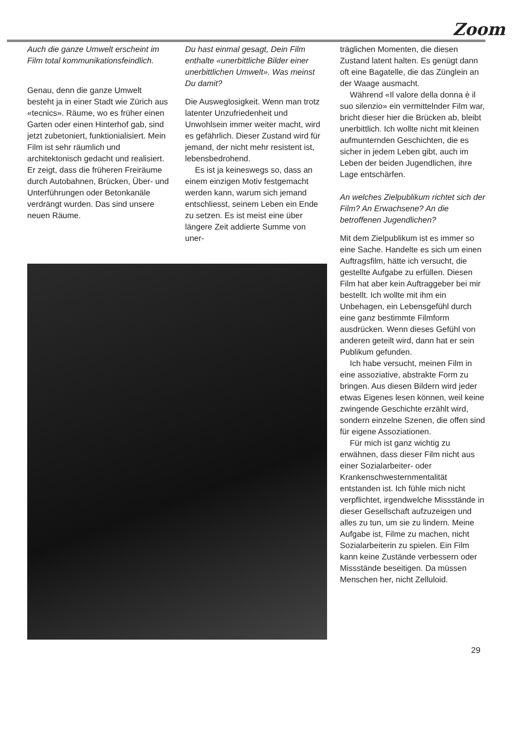Zoom
Auch die ganze Umwelt erscheint im Film total kommunikationsfeindlich.
Genau, denn die ganze Umwelt besteht ja in einer Stadt wie Zürich aus «tecnics». Räume, wo es früher einen Garten oder einen Hinterhof gab, sind jetzt zubetoniert, funktionialisiert. Mein Film ist sehr räumlich und architektonisch gedacht und realisiert. Er zeigt, dass die früheren Freiräume durch Autobahnen, Brücken, Über- und Unterführungen oder Betonkanäle verdrängt wurden. Das sind unsere neuen Räume.
Du hast einmal gesagt, Dein Film enthalte «unerbittliche Bilder einer unerbittlichen Umwelt». Was meinst Du damit?
Die Ausweglosigkeit. Wenn man trotz latenter Unzufriedenheit und Unwohlsein immer weiter macht, wird es gefährlich. Dieser Zustand wird für jemand, der nicht mehr resistent ist, lebensbedrohend.
Es ist ja keineswegs so, dass an einem einzigen Motiv festgemacht werden kann, warum sich jemand entschliesst, seinem Leben ein Ende zu setzen. Es ist meist eine über längere Zeit addierte Summe von uner-
träglichen Momenten, die diesen Zustand latent halten. Es genügt dann oft eine Bagatelle, die das Zünglein an der Waage ausmacht.
Während «Il valore della donna è il suo silenzio» ein vermittelnder Film war, bricht dieser hier die Brücken ab, bleibt unerbittlich. Ich wollte nicht mit kleinen aufmunternden Geschichten, die es sicher in jedem Leben gibt, auch im Leben der beiden Jugendlichen, ihre Lage entschärfen.
An welches Zielpublikum richtet sich der Film? An Erwachsene? An die betroffenen Jugendlichen?
Mit dem Zielpublikum ist es immer so eine Sache. Handelte es sich um einen Auftragsfilm, hätte ich versucht, die gestellte Aufgabe zu erfüllen. Diesen Film hat aber kein Auftraggeber bei mir bestellt. Ich wollte mit ihm ein Unbehagen, ein Lebensgefühl durch eine ganz bestimmte Filmform ausdrücken. Wenn dieses Gefühl von anderen geteilt wird, dann hat er sein Publikum gefunden.
Ich habe versucht, meinen Film in eine assoziative, abstrakte Form zu bringen. Aus diesen Bildern wird jeder etwas Eigenes lesen können, weil keine zwingende Geschichte erzählt wird, sondern einzelne Szenen, die offen sind für eigene Assoziationen.
Für mich ist ganz wichtig zu erwähnen, dass dieser Film nicht aus einer Sozialarbeiter- oder Krankenschwesternmentalität entstanden ist. Ich fühle mich nicht verpflichtet, irgendwelche Missstände in dieser Gesellschaft aufzuzeigen und alles zu tun, um sie zu lindern. Meine Aufgabe ist, Filme zu machen, nicht Sozialarbeiterin zu spielen. Ein Film kann keine Zustände verbessern oder Missstände beseitigen. Da müssen Menschen her, nicht Zelluloid.
29